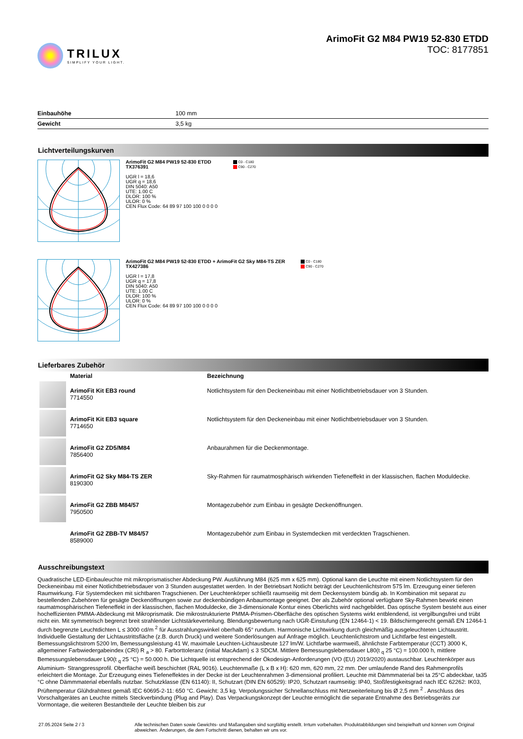TRILUX
SIMPLIFY YOUR LIGHT.
ArimoFit G2 M84 PW19 52-830 ETDD
TOC: 8177851
| Einbauhöhe | 100 mm |
| Gewicht | 3,5 kg |
Lichtverteilungskurven
ArimoFit G2 M84 PW19 52-830 ETDD
TX376391
UGR l = 18,6
UGR q = 18,6
DIN 5040: A50
UTE: 1.00 C
DLOR: 100 %
ULOR: 0 %
CEN Flux Code: 64 89 97 100 100 0 0 0 0
C0 - C180
C90 - C270
ArimoFit G2 M84 PW19 52-830 ETDD + ArimoFit G2 Sky M84-TS ZER
TX427386
UGR l = 17,8
UGR q = 17,8
DIN 5040: A50
UTE: 1.00 C
DLOR: 100 %
ULOR: 0 %
CEN Flux Code: 64 89 97 100 100 0 0 0 0
C0 - C180
C90 - C270
Lieferbares Zubehör
| | Material | Bezeichnung |
| --- | --- | --- |
| | ArimoFit Kit EB3 round 7714550 | Notlichtsystem für den Deckeneinbau mit einer Notlichtbetriebsdauer von 3 Stunden. |
| | ArimoFit Kit EB3 square 7714650 | Notlichtsystem für den Deckeneinbau mit einer Notlichtbetriebsdauer von 3 Stunden. |
| | ArimoFit G2 ZD5/M84 7856400 | Anbaurahmen für die Deckenmontage. |
| | ArimoFit G2 Sky M84-TS ZER 8190300 | Sky-Rahmen für raumatmosphärisch wirkenden Tiefeneffekt in der klassischen, flachen Moduldecke. |
| | ArimoFit G2 ZBB M84/57 7950500 | Montagezubehör zum Einbau in gesägte Deckenöffnungen. |
| | ArimoFit G2 ZBB-TV M84/57 8589000 | Montagezubehör zum Einbau in Systemdecken mit verdeckten Tragschienen. |
Ausschreibungstext
Quadratische LED-Einbauleuchte mit mikroprismatischer Abdeckung PW. Ausführung M84 (625 mm x 625 mm). Optional kann die Leuchte mit einem Notlichtsystem für den Deckeneinbau mit einer Notlichtbetriebsdauer von 3 Stunden ausgestattet werden. In der Betriebsart Notlicht beträgt der Leuchtenlichtstrom 575 lm. Erzeugung einer tieferen Raumwirkung. Für Systemdecken mit sichtbaren Tragschienen. Der Leuchtenkörper schließt raumseitig mit dem Deckensystem bündig ab. In Kombination mit separat zu bestellenden Zubehören für gesägte Deckenöffnungen sowie zur deckenbündigen Anbaumontage geeignet. Der als Zubehör optional verfügbare Sky-Rahmen bewirkt einen raumatmosphärischen Tiefeneffekt in der klassischen, flachen Moduldecke, die 3-dimensionale Kontur eines Oberlichts wird nachgebildet. Das optische System besteht aus einer hocheffizienten PMMA-Abdeckung mit Mikroprismatik. Die mikrostrukturierte PMMA-Prismen-Oberfläche des optischen Systems wirkt entblendend, ist vergilbungsfrei und trübt nicht ein. Mit symmetrisch begrenzt breit strahlender Lichtstärkeverteilung. Blendungsbewertung nach UGR-Einstufung (EN 12464-1) < 19. Bildschirmgerecht gemäß EN 12464-1 durch begrenzte Leuchtdichten L ≤ 3000 cd/m <sup>2</sup> für Ausstrahlungswinkel oberhalb 65° rundum. Harmonische Lichtwirkung durch gleichmäßig ausgeleuchteten Lichtaustritt. Individuelle Gestaltung der Lichtaustrittsfläche (z.B. durch Druck) und weitere Sonderlösungen auf Anfrage möglich. Leuchtenlichtstrom und Lichtfarbe fest eingestellt. Bemessungslichtstrom 5200 lm, Bemessungsleistung 41 W, maximale Leuchten-Lichtausbeute 127 lm/W. Lichtfarbe warmweiß, ähnlichste Farbtemperatur (CCT) 3000 K, allgemeiner Farbwiedergabeindex (CRI) R <sub>a</sub> > 80. Farborttoleranz (initial MacAdam) ≤ 3 SDCM. Mittlere Bemessungslebensdauer L80(t <sub>q</sub> 25 °C) = 100.000 h, mittlere Bemessungslebensdauer L90(t <sub>q</sub> 25 °C) = 50.000 h. Die Lichtquelle ist entsprechend der Ökodesign-Anforderungen (VO (EU) 2019/2020) austauschbar. Leuchtenkörper aus Aluminium- Strangpressprofil. Oberfläche weiß beschichtet (RAL 9016). Leuchtenmaße (L x B x H): 620 mm, 620 mm, 22 mm. Der umlaufende Rand des Rahmenprofils erleichtert die Montage. Zur Erzeugung eines Tiefeneffektes in der Decke ist der Leuchtenrahmen 3-dimensional profiliert. Leuchte mit Dämmmaterial bei ta 25°C abdeckbar, ta35 °C ohne Dämmmaterial ebenfalls nutzbar. Schutzklasse (EN 61140): II, Schutzart (DIN EN 60529): IP20, Schutzart raumseitig: IP40, Stoßfestigkeitsgrad nach IEC 62262: IK03, Prüftemperatur Glühdrahttest gemäß IEC 60695-2-11: 650 °C. Gewicht: 3,5 kg. Verpolungssicher Schnellanschluss mit Netzweiterleitung bis Ø 2,5 mm <sup>2</sup> . Anschluss des Vorschaltgerätes an Leuchte mittels Steckverbindung (Plug and Play). Das Verpackungskonzept der Leuchte ermöglicht die separate Entnahme des Betriebsgeräts zur Vormontage, die weiteren Bestandteile der Leuchte bleiben bis zur
27.05.2024 Seite 2 / 3 Alle technischen Daten sowie Gewichts- und Maßangaben sind sorgfältig erstellt. Irrtum vorbehalten. Produktabbildungen sind beispielhaft und können vom Original abweichen. Änderungen, die dem Fortschritt dienen, behalten wir uns vor.